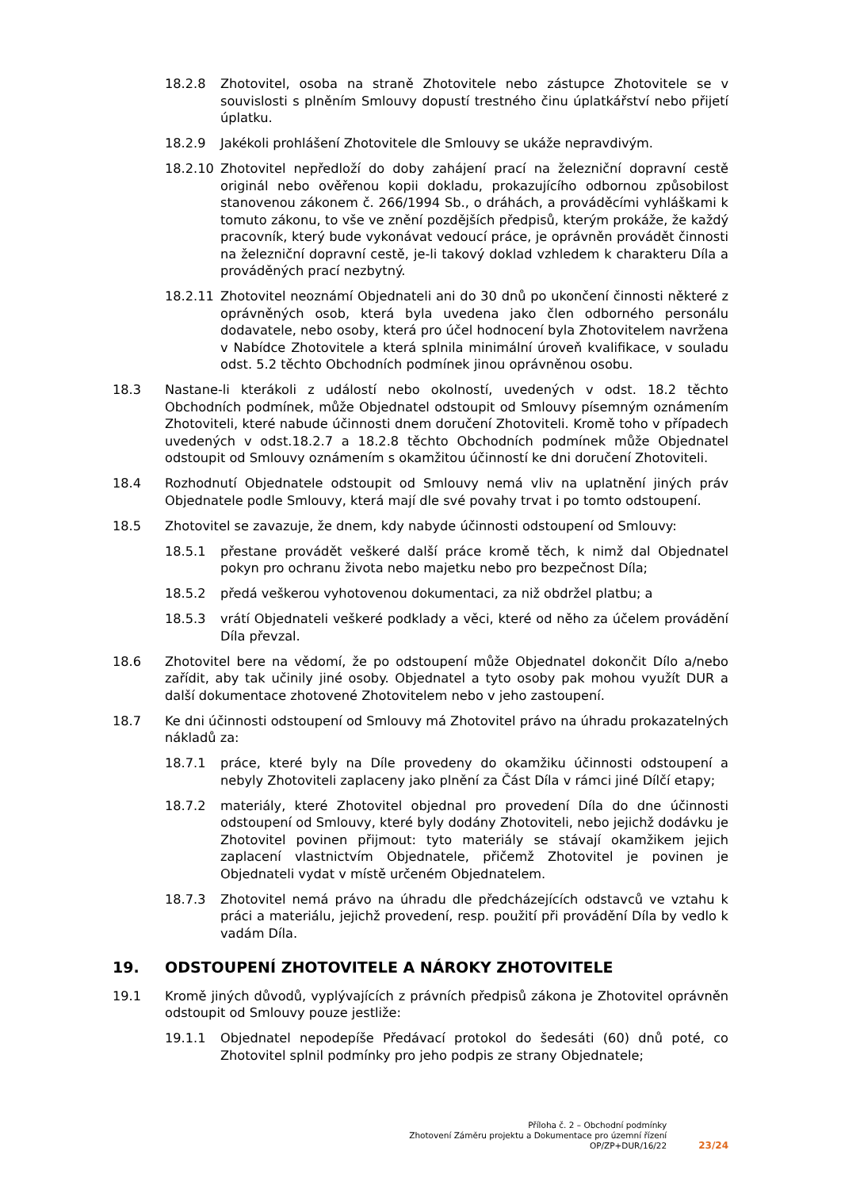18.2.8 Zhotovitel, osoba na straně Zhotovitele nebo zástupce Zhotovitele se v souvislosti s plněním Smlouvy dopustí trestného činu úplatkářství nebo přijetí úplatku.
18.2.9 Jakékoli prohlášení Zhotovitele dle Smlouvy se ukáže nepravdivým.
18.2.10 Zhotovitel nepředloží do doby zahájení prací na železniční dopravní cestě originál nebo ověřenou kopii dokladu, prokazujícího odbornou způsobilost stanovenou zákonem č. 266/1994 Sb., o dráhách, a prováděcími vyhláškami k tomuto zákonu, to vše ve znění pozdějších předpisů, kterým prokáže, že každý pracovník, který bude vykonávat vedoucí práce, je oprávněn provádět činnosti na železniční dopravní cestě, je-li takový doklad vzhledem k charakteru Díla a prováděných prací nezbytný.
18.2.11 Zhotovitel neoznámí Objednateli ani do 30 dnů po ukončení činnosti některé z oprávněných osob, která byla uvedena jako člen odborného personálu dodavatele, nebo osoby, která pro účel hodnocení byla Zhotovitelem navržena v Nabídce Zhotovitele a která splnila minimální úroveň kvalifikace, v souladu odst. 5.2 těchto Obchodních podmínek jinou oprávněnou osobu.
18.3 Nastane-li kterákoli z událostí nebo okolností, uvedených v odst. 18.2 těchto Obchodních podmínek, může Objednatel odstoupit od Smlouvy písemným oznámením Zhotoviteli, které nabude účinnosti dnem doručení Zhotoviteli. Kromě toho v případech uvedených v odst.18.2.7 a 18.2.8 těchto Obchodních podmínek může Objednatel odstoupit od Smlouvy oznámením s okamžitou účinností ke dni doručení Zhotoviteli.
18.4 Rozhodnutí Objednatele odstoupit od Smlouvy nemá vliv na uplatnění jiných práv Objednatele podle Smlouvy, která mají dle své povahy trvat i po tomto odstoupení.
18.5 Zhotovitel se zavazuje, že dnem, kdy nabyde účinnosti odstoupení od Smlouvy:
18.5.1 přestane provádět veškeré další práce kromě těch, k nimž dal Objednatel pokyn pro ochranu života nebo majetku nebo pro bezpečnost Díla;
18.5.2 předá veškerou vyhotovenou dokumentaci, za niž obdržel platbu; a
18.5.3 vrátí Objednateli veškeré podklady a věci, které od něho za účelem provádění Díla převzal.
18.6 Zhotovitel bere na vědomí, že po odstoupení může Objednatel dokončit Dílo a/nebo zařídit, aby tak učinily jiné osoby. Objednatel a tyto osoby pak mohou využít DUR a další dokumentace zhotovené Zhotovitelem nebo v jeho zastoupení.
18.7 Ke dni účinnosti odstoupení od Smlouvy má Zhotovitel právo na úhradu prokazatelných nákladů za:
18.7.1 práce, které byly na Díle provedeny do okamžiku účinnosti odstoupení a nebyly Zhotoviteli zaplaceny jako plnění za Část Díla v rámci jiné Dílčí etapy;
18.7.2 materiály, které Zhotovitel objednal pro provedení Díla do dne účinnosti odstoupení od Smlouvy, které byly dodány Zhotoviteli, nebo jejichž dodávku je Zhotovitel povinen přijmout: tyto materiály se stávají okamžikem jejich zaplacení vlastnictvím Objednatele, přičemž Zhotovitel je povinen je Objednateli vydat v místě určeném Objednatelem.
18.7.3 Zhotovitel nemá právo na úhradu dle předcházejících odstavců ve vztahu k práci a materiálu, jejichž provedení, resp. použití při provádění Díla by vedlo k vadám Díla.
19. ODSTOUPENÍ ZHOTOVITELE A NÁROKY ZHOTOVITELE
19.1 Kromě jiných důvodů, vyplývajících z právních předpisů zákona je Zhotovitel oprávněn odstoupit od Smlouvy pouze jestliže:
19.1.1 Objednatel nepodepíše Předávací protokol do šedesáti (60) dnů poté, co Zhotovitel splnil podmínky pro jeho podpis ze strany Objednatele;
Příloha č. 2 – Obchodní podmínky
Zhotovení Záměru projektu a Dokumentace pro územní řízení
OP/ZP+DUR/16/22
23/24